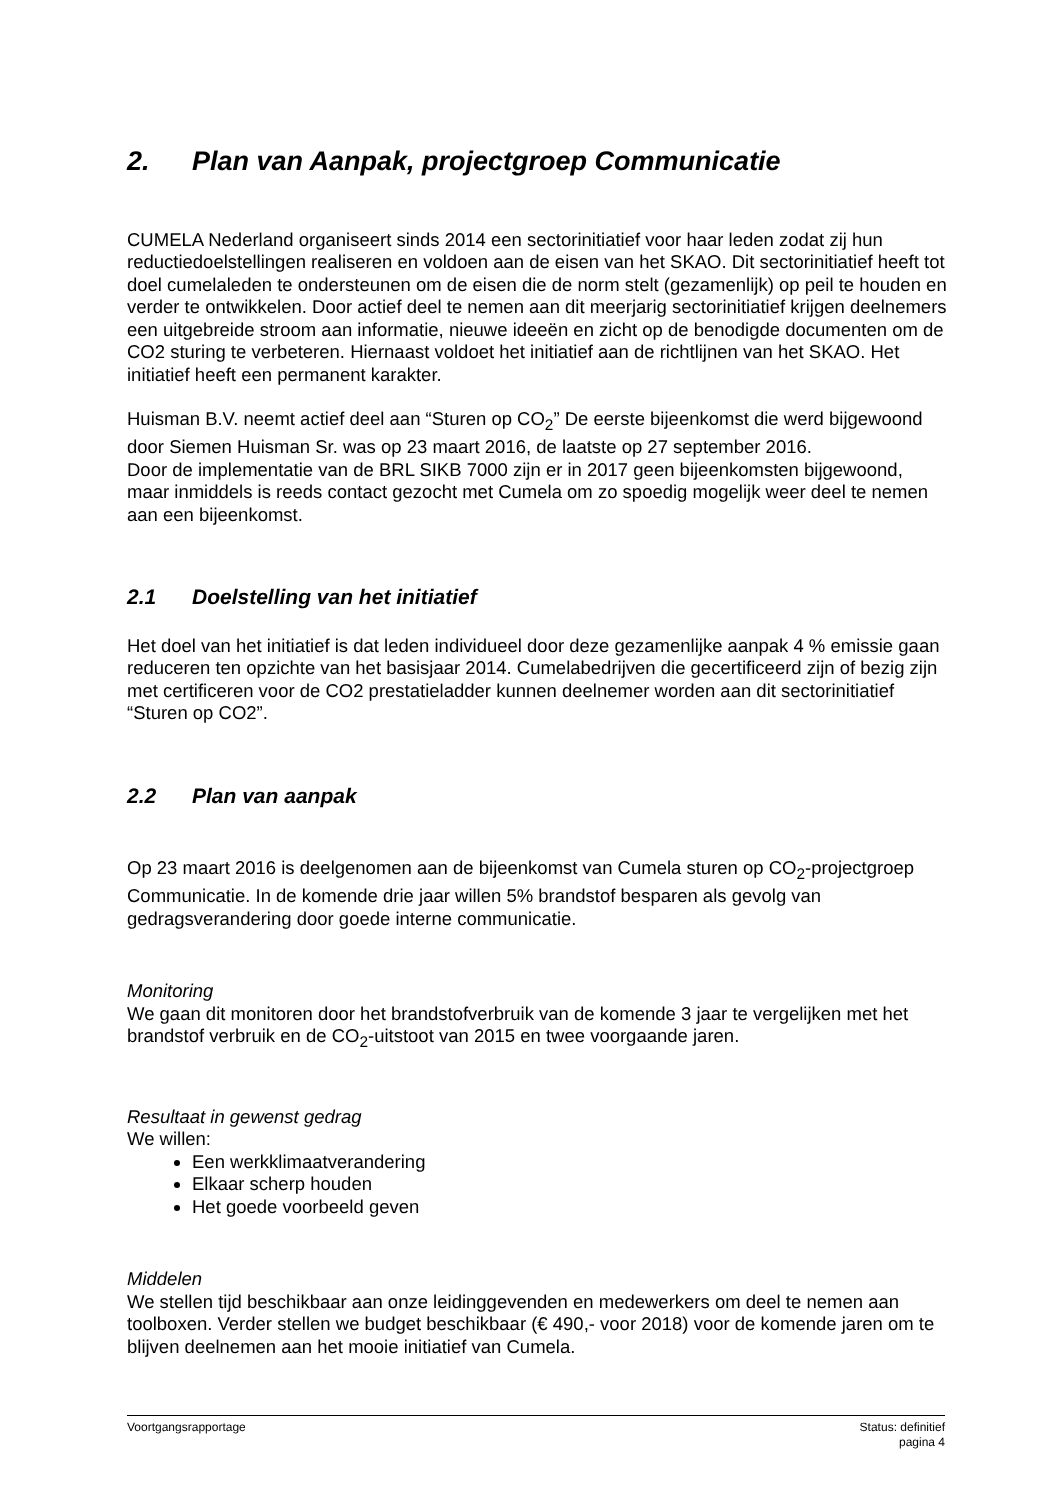2. Plan van Aanpak, projectgroep Communicatie
CUMELA Nederland organiseert sinds 2014 een sectorinitiatief voor haar leden zodat zij hun reductiedoelstellingen realiseren en voldoen aan de eisen van het SKAO. Dit sectorinitiatief heeft tot doel cumelaleden te ondersteunen om de eisen die de norm stelt (gezamenlijk) op peil te houden en verder te ontwikkelen. Door actief deel te nemen aan dit meerjarig sectorinitiatief krijgen deelnemers een uitgebreide stroom aan informatie, nieuwe ideeën en zicht op de benodigde documenten om de CO2 sturing te verbeteren. Hiernaast voldoet het initiatief aan de richtlijnen van het SKAO. Het initiatief heeft een permanent karakter.
Huisman B.V. neemt actief deel aan “Sturen op CO<sub>2</sub>” De eerste bijeenkomst die werd bijgewoond door Siemen Huisman Sr. was op 23 maart 2016, de laatste op 27 september 2016.
Door de implementatie van de BRL SIKB 7000 zijn er in 2017 geen bijeenkomsten bijgewoond, maar inmiddels is reeds contact gezocht met Cumela om zo spoedig mogelijk weer deel te nemen aan een bijeenkomst.
2.1 Doelstelling van het initiatief
Het doel van het initiatief is dat leden individueel door deze gezamenlijke aanpak 4 % emissie gaan reduceren ten opzichte van het basisjaar 2014. Cumelabedrijven die gecertificeerd zijn of bezig zijn met certificeren voor de CO2 prestatieladder kunnen deelnemer worden aan dit sectorinitiatief “Sturen op CO2”.
2.2 Plan van aanpak
Op 23 maart 2016 is deelgenomen aan de bijeenkomst van Cumela sturen op CO<sub>2</sub>-projectgroep Communicatie. In de komende drie jaar willen 5% brandstof besparen als gevolg van gedragsverandering door goede interne communicatie.
Monitoring
We gaan dit monitoren door het brandstofverbruik van de komende 3 jaar te vergelijken met het brandstof verbruik en de CO<sub>2</sub>-uitstoot van 2015 en twee voorgaande jaren.
Resultaat in gewenst gedrag
We willen:
Een werkklimaatverandering
Elkaar scherp houden
Het goede voorbeeld geven
Middelen
We stellen tijd beschikbaar aan onze leidinggevenden en medewerkers om deel te nemen aan toolboxen. Verder stellen we budget beschikbaar (€ 490,- voor 2018) voor de komende jaren om te blijven deelnemen aan het mooie initiatief van Cumela.
Voortgangsrapportage Status: definitief
pagina 4